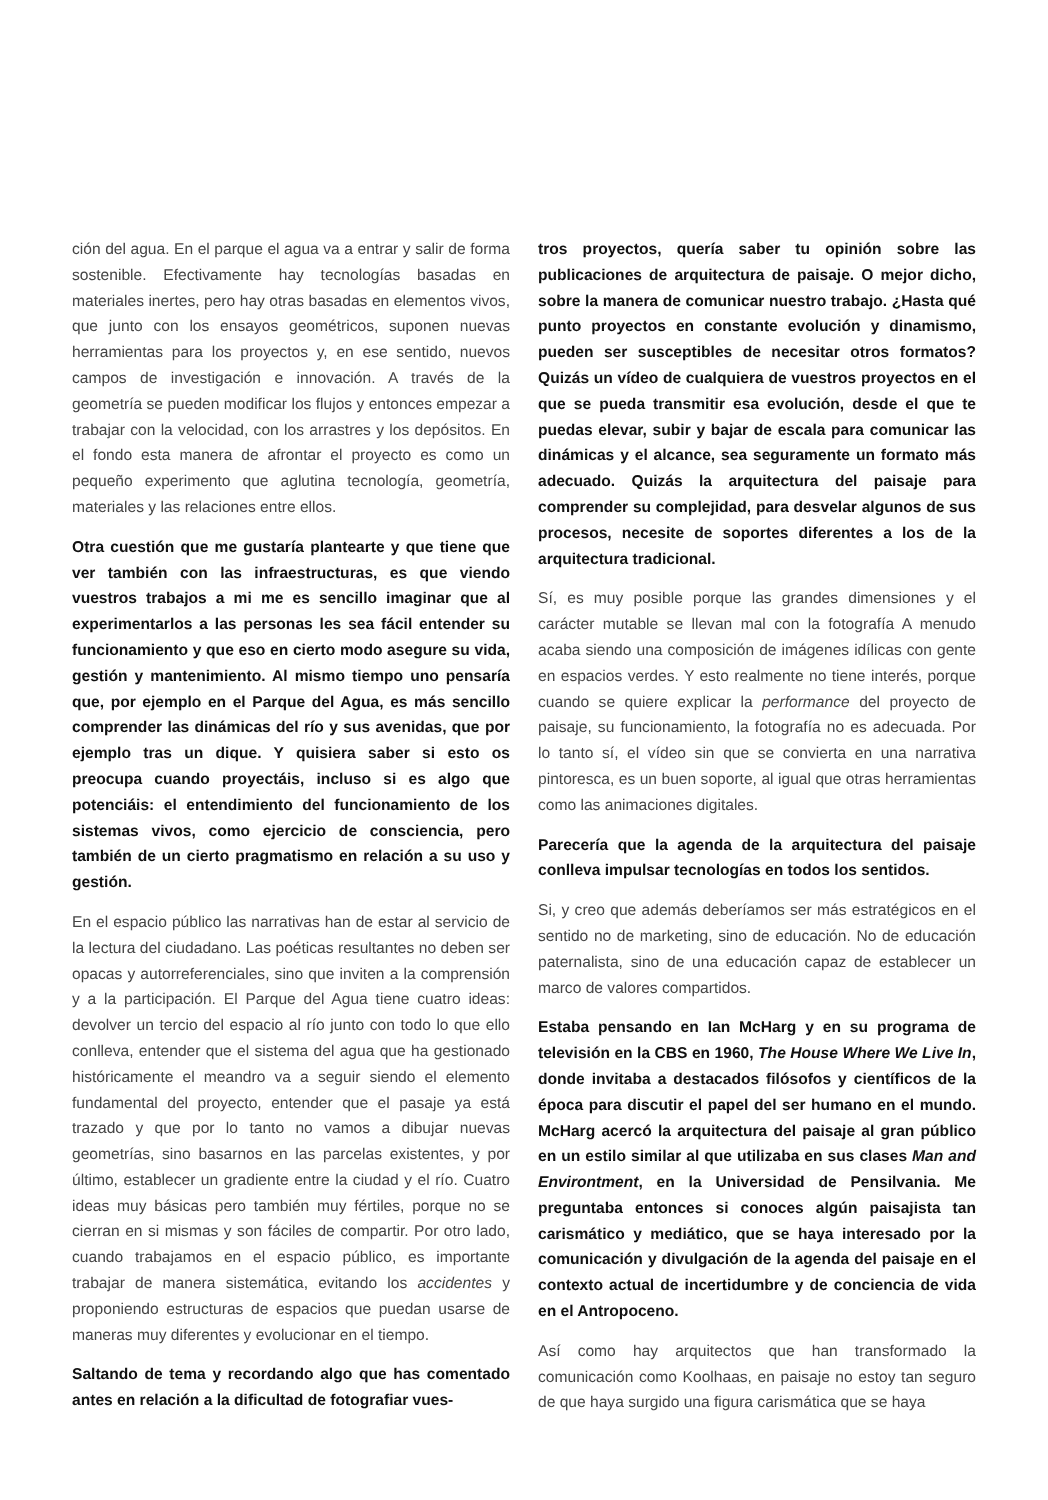ción del agua. En el parque el agua va a entrar y salir de forma sostenible. Efectivamente hay tecnologías basadas en materiales inertes, pero hay otras basadas en elementos vivos, que junto con los ensayos geométricos, suponen nuevas herramientas para los proyectos y, en ese sentido, nuevos campos de investigación e innovación. A través de la geometría se pueden modificar los flujos y entonces empezar a trabajar con la velocidad, con los arrastres y los depósitos. En el fondo esta manera de afrontar el proyecto es como un pequeño experimento que aglutina tecnología, geometría, materiales y las relaciones entre ellos.
Otra cuestión que me gustaría plantearte y que tiene que ver también con las infraestructuras, es que viendo vuestros trabajos a mi me es sencillo imaginar que al experimentarlos a las personas les sea fácil entender su funcionamiento y que eso en cierto modo asegure su vida, gestión y mantenimiento. Al mismo tiempo uno pensaría que, por ejemplo en el Parque del Agua, es más sencillo comprender las dinámicas del río y sus avenidas, que por ejemplo tras un dique. Y quisiera saber si esto os preocupa cuando proyectáis, incluso si es algo que potenciáis: el entendimiento del funcionamiento de los sistemas vivos, como ejercicio de consciencia, pero también de un cierto pragmatismo en relación a su uso y gestión.
En el espacio público las narrativas han de estar al servicio de la lectura del ciudadano. Las poéticas resultantes no deben ser opacas y autorreferenciales, sino que inviten a la comprensión y a la participación. El Parque del Agua tiene cuatro ideas: devolver un tercio del espacio al río junto con todo lo que ello conlleva, entender que el sistema del agua que ha gestionado históricamente el meandro va a seguir siendo el elemento fundamental del proyecto, entender que el pasaje ya está trazado y que por lo tanto no vamos a dibujar nuevas geometrías, sino basarnos en las parcelas existentes, y por último, establecer un gradiente entre la ciudad y el río. Cuatro ideas muy básicas pero también muy fértiles, porque no se cierran en si mismas y son fáciles de compartir. Por otro lado, cuando trabajamos en el espacio público, es importante trabajar de manera sistemática, evitando los accidentes y proponiendo estructuras de espacios que puedan usarse de maneras muy diferentes y evolucionar en el tiempo.
Saltando de tema y recordando algo que has comentado antes en relación a la dificultad de fotografiar vues-
tros proyectos, quería saber tu opinión sobre las publicaciones de arquitectura de paisaje. O mejor dicho, sobre la manera de comunicar nuestro trabajo. ¿Hasta qué punto proyectos en constante evolución y dinamismo, pueden ser susceptibles de necesitar otros formatos? Quizás un vídeo de cualquiera de vuestros proyectos en el que se pueda transmitir esa evolución, desde el que te puedas elevar, subir y bajar de escala para comunicar las dinámicas y el alcance, sea seguramente un formato más adecuado. Quizás la arquitectura del paisaje para comprender su complejidad, para desvelar algunos de sus procesos, necesite de soportes diferentes a los de la arquitectura tradicional.
Sí, es muy posible porque las grandes dimensiones y el carácter mutable se llevan mal con la fotografía A menudo acaba siendo una composición de imágenes idílicas con gente en espacios verdes. Y esto realmente no tiene interés, porque cuando se quiere explicar la performance del proyecto de paisaje, su funcionamiento, la fotografía no es adecuada. Por lo tanto sí, el vídeo sin que se convierta en una narrativa pintoresca, es un buen soporte, al igual que otras herramientas como las animaciones digitales.
Parecería que la agenda de la arquitectura del paisaje conlleva impulsar tecnologías en todos los sentidos.
Si, y creo que además deberíamos ser más estratégicos en el sentido no de marketing, sino de educación. No de educación paternalista, sino de una educación capaz de establecer un marco de valores compartidos.
Estaba pensando en Ian McHarg y en su programa de televisión en la CBS en 1960, The House Where We Live In, donde invitaba a destacados filósofos y científicos de la época para discutir el papel del ser humano en el mundo. McHarg acercó la arquitectura del paisaje al gran público en un estilo similar al que utilizaba en sus clases Man and Environtment, en la Universidad de Pensilvania. Me preguntaba entonces si conoces algún paisajista tan carismático y mediático, que se haya interesado por la comunicación y divulgación de la agenda del paisaje en el contexto actual de incertidumbre y de conciencia de vida en el Antropoceno.
Así como hay arquitectos que han transformado la comunicación como Koolhaas, en paisaje no estoy tan seguro de que haya surgido una figura carismática que se haya